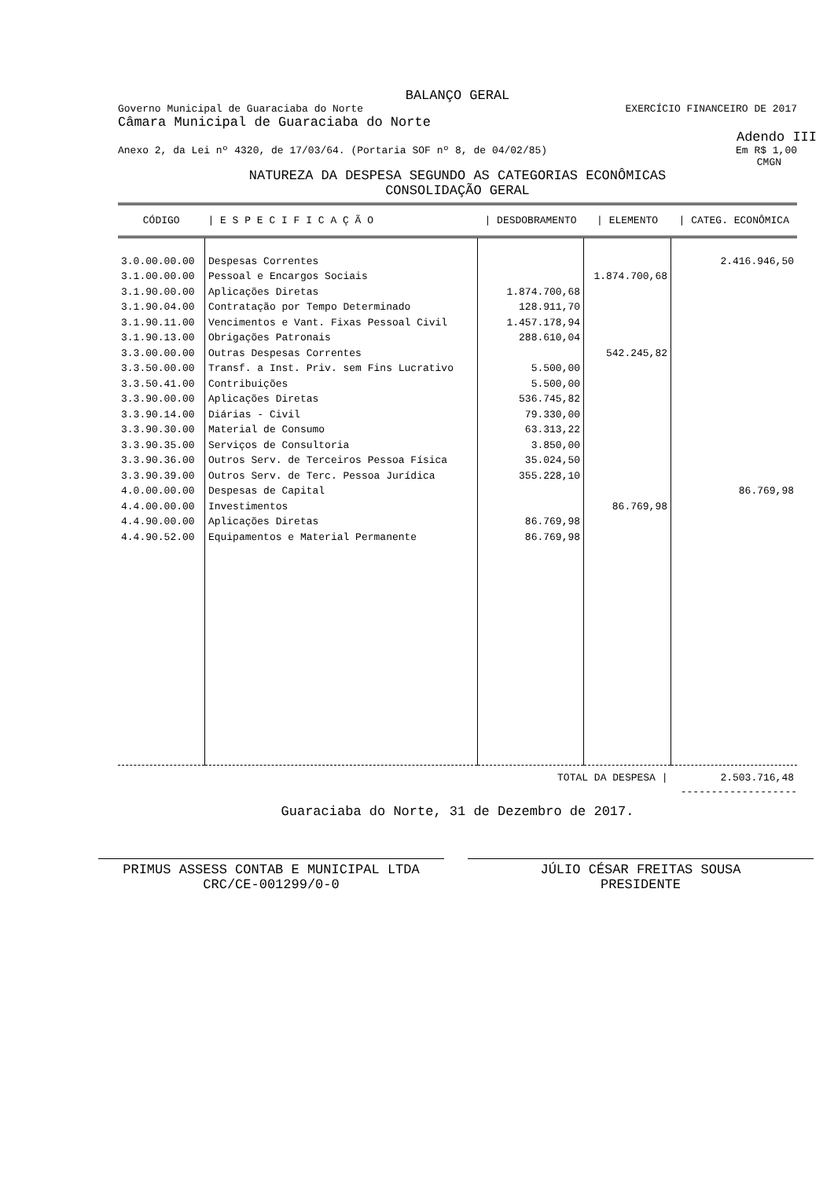BALANÇO GERAL
Governo Municipal de Guaraciaba do Norte EXERCÍCIO FINANCEIRO DE 2017
Câmara Municipal de Guaraciaba do Norte
Adendo III
Anexo 2, da Lei nº 4320, de 17/03/64. (Portaria SOF nº 8, de 04/02/85) Em R$ 1,00
CMGN
NATUREZA DA DESPESA SEGUNDO AS CATEGORIAS ECONÔMICAS
CONSOLIDAÇÃO GERAL
| CÓDIGO | / E S P E C I F I C A Ç Ã O | / DESDOBRAMENTO | / ELEMENTO | / CATEG. ECONÔMICA |
| --- | --- | --- | --- | --- |
| 3.0.00.00.00 | Despesas Correntes | | | 2.416.946,50 |
| 3.1.00.00.00 | Pessoal e Encargos Sociais | | 1.874.700,68 | |
| 3.1.90.00.00 | Aplicações Diretas | 1.874.700,68 | | |
| 3.1.90.04.00 | Contratação por Tempo Determinado | 128.911,70 | | |
| 3.1.90.11.00 | Vencimentos e Vant. Fixas Pessoal Civil | 1.457.178,94 | | |
| 3.1.90.13.00 | Obrigações Patronais | 288.610,04 | | |
| 3.3.00.00.00 | Outras Despesas Correntes | | 542.245,82 | |
| 3.3.50.00.00 | Transf. a Inst. Priv. sem Fins Lucrativo | 5.500,00 | | |
| 3.3.50.41.00 | Contribuições | 5.500,00 | | |
| 3.3.90.00.00 | Aplicações Diretas | 536.745,82 | | |
| 3.3.90.14.00 | Diárias - Civil | 79.330,00 | | |
| 3.3.90.30.00 | Material de Consumo | 63.313,22 | | |
| 3.3.90.35.00 | Serviços de Consultoria | 3.850,00 | | |
| 3.3.90.36.00 | Outros Serv. de Terceiros Pessoa Física | 35.024,50 | | |
| 3.3.90.39.00 | Outros Serv. de Terc. Pessoa Jurídica | 355.228,10 | | |
| 4.0.00.00.00 | Despesas de Capital | | | 86.769,98 |
| 4.4.00.00.00 | Investimentos | | 86.769,98 | |
| 4.4.90.00.00 | Aplicações Diretas | 86.769,98 | | |
| 4.4.90.52.00 | Equipamentos e Material Permanente | 86.769,98 | | |
| TOTAL DA DESPESA / | | | | 2.503.716,48 |
-------------------
Guaraciaba do Norte, 31 de Dezembro de 2017.
PRIMUS ASSESS CONTAB E MUNICIPAL LTDA
CRC/CE-001299/0-0
JÚLIO CÉSAR FREITAS SOUSA
PRESIDENTE